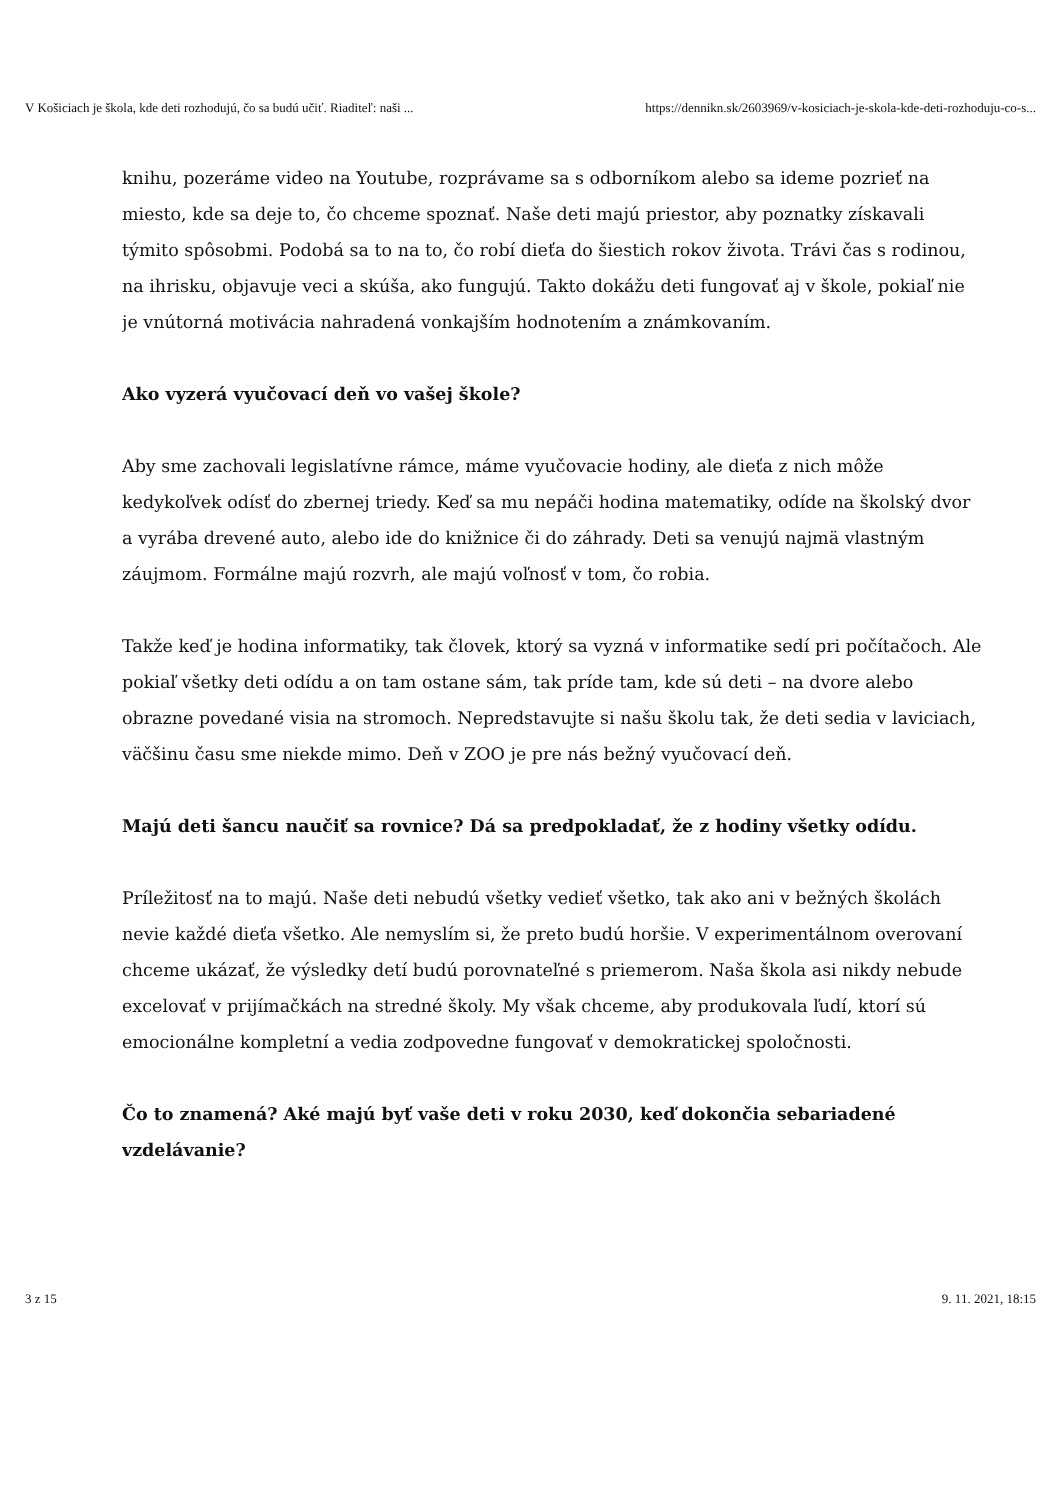V Košiciach je škola, kde deti rozhodujú, čo sa budú učiť. Riaditeľ: naši ... https://dennikn.sk/2603969/v-kosiciach-je-skola-kde-deti-rozhoduju-co-s...
knihu, pozeráme video na Youtube, rozprávame sa s odborníkom alebo sa ideme pozrieť na miesto, kde sa deje to, čo chceme spoznať. Naše deti majú priestor, aby poznatky získavali týmito spôsobmi. Podobá sa to na to, čo robí dieťa do šiestich rokov života. Trávi čas s rodinou, na ihrisku, objavuje veci a skúša, ako fungujú. Takto dokážu deti fungovať aj v škole, pokiaľ nie je vnútorná motivácia nahradená vonkajším hodnotením a známkovaním.
Ako vyzerá vyučovací deň vo vašej škole?
Aby sme zachovali legislatívne rámce, máme vyučovacie hodiny, ale dieťa z nich môže kedykoľvek odísť do zbernej triedy. Keď sa mu nepáči hodina matematiky, odíde na školský dvor a vyrába drevené auto, alebo ide do knižnice či do záhrady. Deti sa venujú najmä vlastným záujmom. Formálne majú rozvrh, ale majú voľnosť v tom, čo robia.
Takže keď je hodina informatiky, tak človek, ktorý sa vyzná v informatike sedí pri počítačoch. Ale pokiaľ všetky deti odídu a on tam ostane sám, tak príde tam, kde sú deti – na dvore alebo obrazne povedané visia na stromoch. Nepredstavujte si našu školu tak, že deti sedia v laviciach, väčšinu času sme niekde mimo. Deň v ZOO je pre nás bežný vyučovací deň.
Majú deti šancu naučiť sa rovnice? Dá sa predpokladať, že z hodiny všetky odídu.
Príležitosť na to majú. Naše deti nebudú všetky vedieť všetko, tak ako ani v bežných školách nevie každé dieťa všetko. Ale nemyslím si, že preto budú horšie. V experimentálnom overovaní chceme ukázať, že výsledky detí budú porovnateľné s priemerom. Naša škola asi nikdy nebude excelovať v prijímačkách na stredné školy. My však chceme, aby produkovala ľudí, ktorí sú emocionálne kompletní a vedia zodpovedne fungovať v demokratickej spoločnosti.
Čo to znamená? Aké majú byť vaše deti v roku 2030, keď dokončia sebariadené vzdelávanie?
3 z 15 9. 11. 2021, 18:15